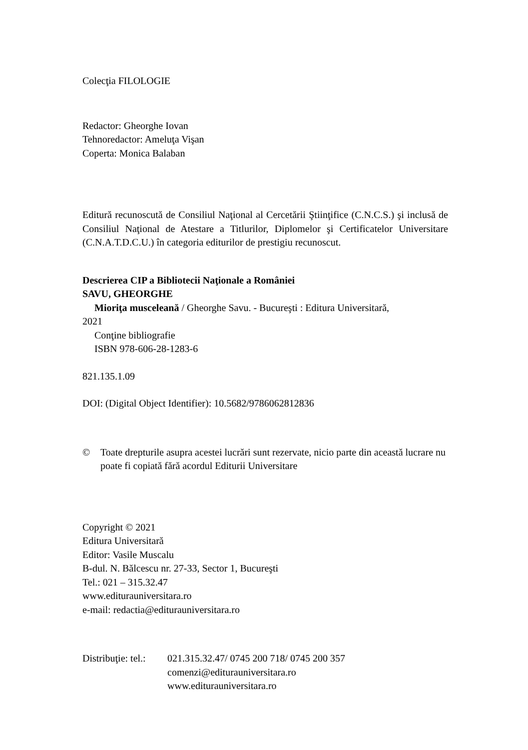Colecţia FILOLOGIE
Redactor: Gheorghe Iovan
Tehnoredactor: Ameluţa Vişan
Coperta: Monica Balaban
Editură recunoscută de Consiliul Naţional al Cercetării Ştiinţifice (C.N.C.S.) şi inclusă de Consiliul Naţional de Atestare a Titlurilor, Diplomelor şi Certificatelor Universitare (C.N.A.T.D.C.U.) în categoria editurilor de prestigiu recunoscut.
Descrierea CIP a Bibliotecii Naţionale a României
SAVU, GHEORGHE
Mioriţa musceleană / Gheorghe Savu. - Bucureşti : Editura Universitară,
2021
Conţine bibliografie
ISBN 978-606-28-1283-6
821.135.1.09
DOI: (Digital Object Identifier): 10.5682/9786062812836
© Toate drepturile asupra acestei lucrări sunt rezervate, nicio parte din această lucrare nu poate fi copiată fără acordul Editurii Universitare
Copyright © 2021
Editura Universitară
Editor: Vasile Muscalu
B-dul. N. Bălcescu nr. 27-33, Sector 1, Bucureşti
Tel.: 021 – 315.32.47
www.editurauniversitara.ro
e-mail: redactia@editurauniversitara.ro
Distribuţie: tel.:
021.315.32.47/ 0745 200 718/ 0745 200 357
comenzi@editurauniversitara.ro
www.editurauniversitara.ro